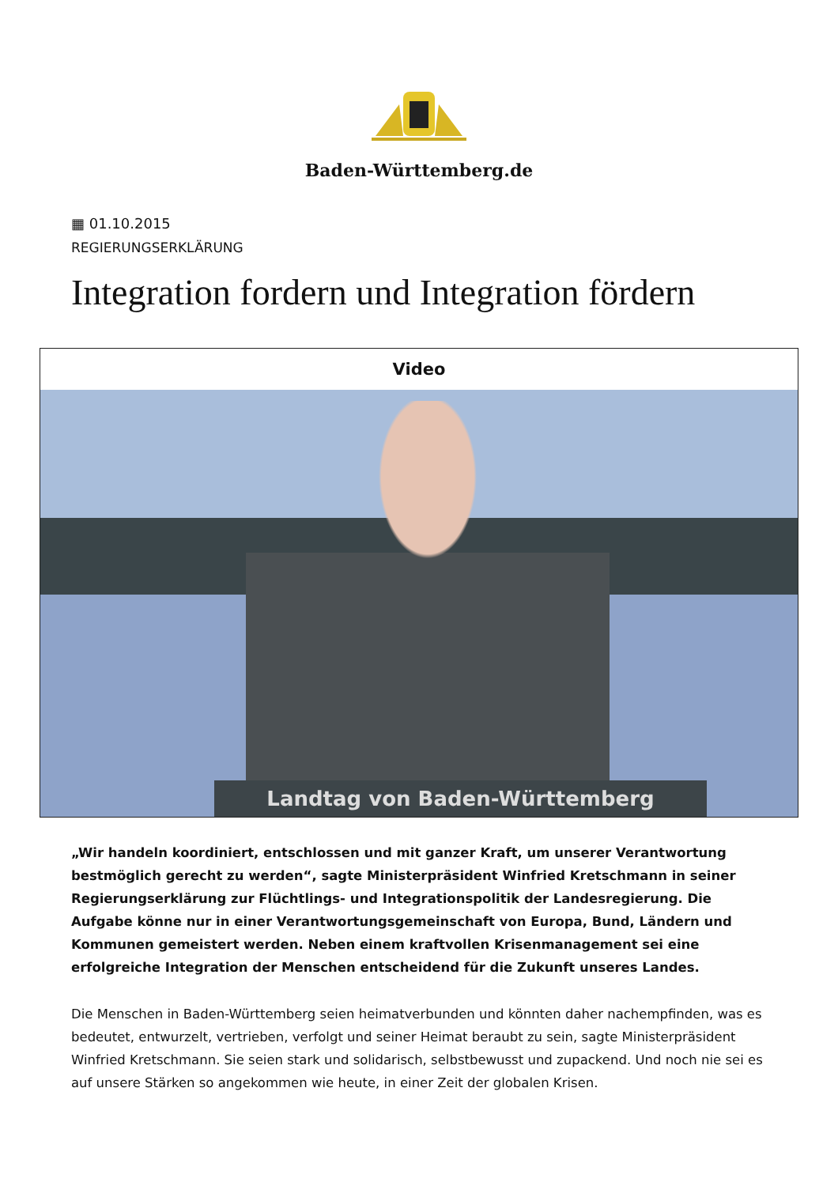Baden-Württemberg.de
▦ 01.10.2015
REGIERUNGSERKLÄRUNG
Integration fordern und Integration fördern
Video
Landtag von Baden-Württemberg
„Wir handeln koordiniert, entschlossen und mit ganzer Kraft, um unserer Verantwortung bestmöglich gerecht zu werden“, sagte Ministerpräsident Winfried Kretschmann in seiner Regierungserklärung zur Flüchtlings- und Integrationspolitik der Landesregierung. Die Aufgabe könne nur in einer Verantwortungsgemeinschaft von Europa, Bund, Ländern und Kommunen gemeistert werden. Neben einem kraftvollen Krisenmanagement sei eine erfolgreiche Integration der Menschen entscheidend für die Zukunft unseres Landes.
Die Menschen in Baden-Württemberg seien heimatverbunden und könnten daher nachempfinden, was es bedeutet, entwurzelt, vertrieben, verfolgt und seiner Heimat beraubt zu sein, sagte Ministerpräsident Winfried Kretschmann. Sie seien stark und solidarisch, selbstbewusst und zupackend. Und noch nie sei es auf unsere Stärken so angekommen wie heute, in einer Zeit der globalen Krisen.